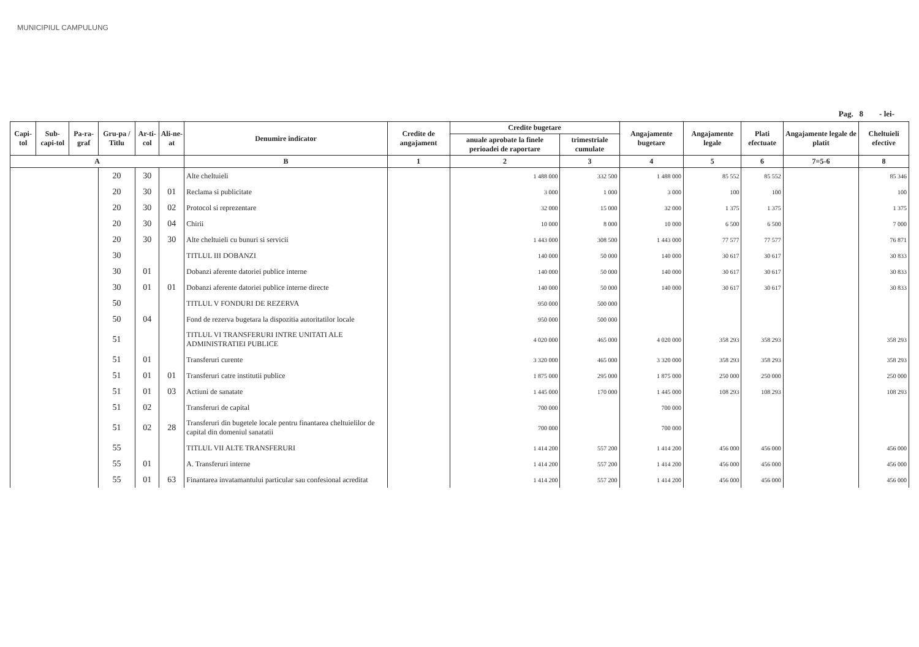MUNICIPIUL CAMPULUNG
Pag. 8 - lei-
| Capi-tol | Sub-capi-tol | Pa-ra-graf | Gru-pa / Titlu | Ar-ti-col | Ali-ne-at | Denumire indicator | Credite de angajament | Credite bugetare | | Angajamente bugetare | Angajamente legale | Plati efectuate | Angajamente legale de platit | Cheltuieli efective |
| --- | --- | --- | --- | --- | --- | --- | --- | --- | --- | --- | --- | --- | --- | --- |
| | | | | | | | | anuale aprobate la finele perioadei de raportare | trimestriale cumulate | | | | | |
| A | | | | | | B | 1 | 2 | 3 | 4 | 5 | 6 | 7=5-6 | 8 |
| | | | 20 | 30 | | Alte cheltuieli | | 1 488 000 | 332 500 | 1 488 000 | 85 552 | 85 552 | | 85 346 |
| | | | 20 | 30 | 01 | Reclama si publicitate | | 3 000 | 1 000 | 3 000 | 100 | 100 | | 100 |
| | | | 20 | 30 | 02 | Protocol si reprezentare | | 32 000 | 15 000 | 32 000 | 1 375 | 1 375 | | 1 375 |
| | | | 20 | 30 | 04 | Chirii | | 10 000 | 8 000 | 10 000 | 6 500 | 6 500 | | 7 000 |
| | | | 20 | 30 | 30 | Alte cheltuieli cu bunuri si servicii | | 1 443 000 | 308 500 | 1 443 000 | 77 577 | 77 577 | | 76 871 |
| | | | 30 | | | TITLUL III DOBANZI | | 140 000 | 50 000 | 140 000 | 30 617 | 30 617 | | 30 833 |
| | | | 30 | 01 | | Dobanzi aferente datoriei publice interne | | 140 000 | 50 000 | 140 000 | 30 617 | 30 617 | | 30 833 |
| | | | 30 | 01 | 01 | Dobanzi aferente datoriei publice interne directe | | 140 000 | 50 000 | 140 000 | 30 617 | 30 617 | | 30 833 |
| | | | 50 | | | TITLUL V FONDURI DE REZERVA | | 950 000 | 500 000 | | | | | |
| | | | 50 | 04 | | Fond de rezerva bugetara la dispozitia autoritatilor locale | | 950 000 | 500 000 | | | | | |
| | | | 51 | | | TITLUL VI TRANSFERURI INTRE UNITATI ALE ADMINISTRATIEI PUBLICE | | 4 020 000 | 465 000 | 4 020 000 | 358 293 | 358 293 | | 358 293 |
| | | | 51 | 01 | | Transferuri curente | | 3 320 000 | 465 000 | 3 320 000 | 358 293 | 358 293 | | 358 293 |
| | | | 51 | 01 | 01 | Transferuri catre institutii publice | | 1 875 000 | 295 000 | 1 875 000 | 250 000 | 250 000 | | 250 000 |
| | | | 51 | 01 | 03 | Actiuni de sanatate | | 1 445 000 | 170 000 | 1 445 000 | 108 293 | 108 293 | | 108 293 |
| | | | 51 | 02 | | Transferuri de capital | | 700 000 | | 700 000 | | | | |
| | | | 51 | 02 | 28 | Transferuri din bugetele locale pentru finantarea cheltuielilor de capital din domeniul sanatatii | | 700 000 | | 700 000 | | | | |
| | | | 55 | | | TITLUL VII ALTE TRANSFERURI | | 1 414 200 | 557 200 | 1 414 200 | 456 000 | 456 000 | | 456 000 |
| | | | 55 | 01 | | A. Transferuri interne | | 1 414 200 | 557 200 | 1 414 200 | 456 000 | 456 000 | | 456 000 |
| | | | 55 | 01 | 63 | Finantarea invatamantului particular sau confesional acreditat | | 1 414 200 | 557 200 | 1 414 200 | 456 000 | 456 000 | | 456 000 |